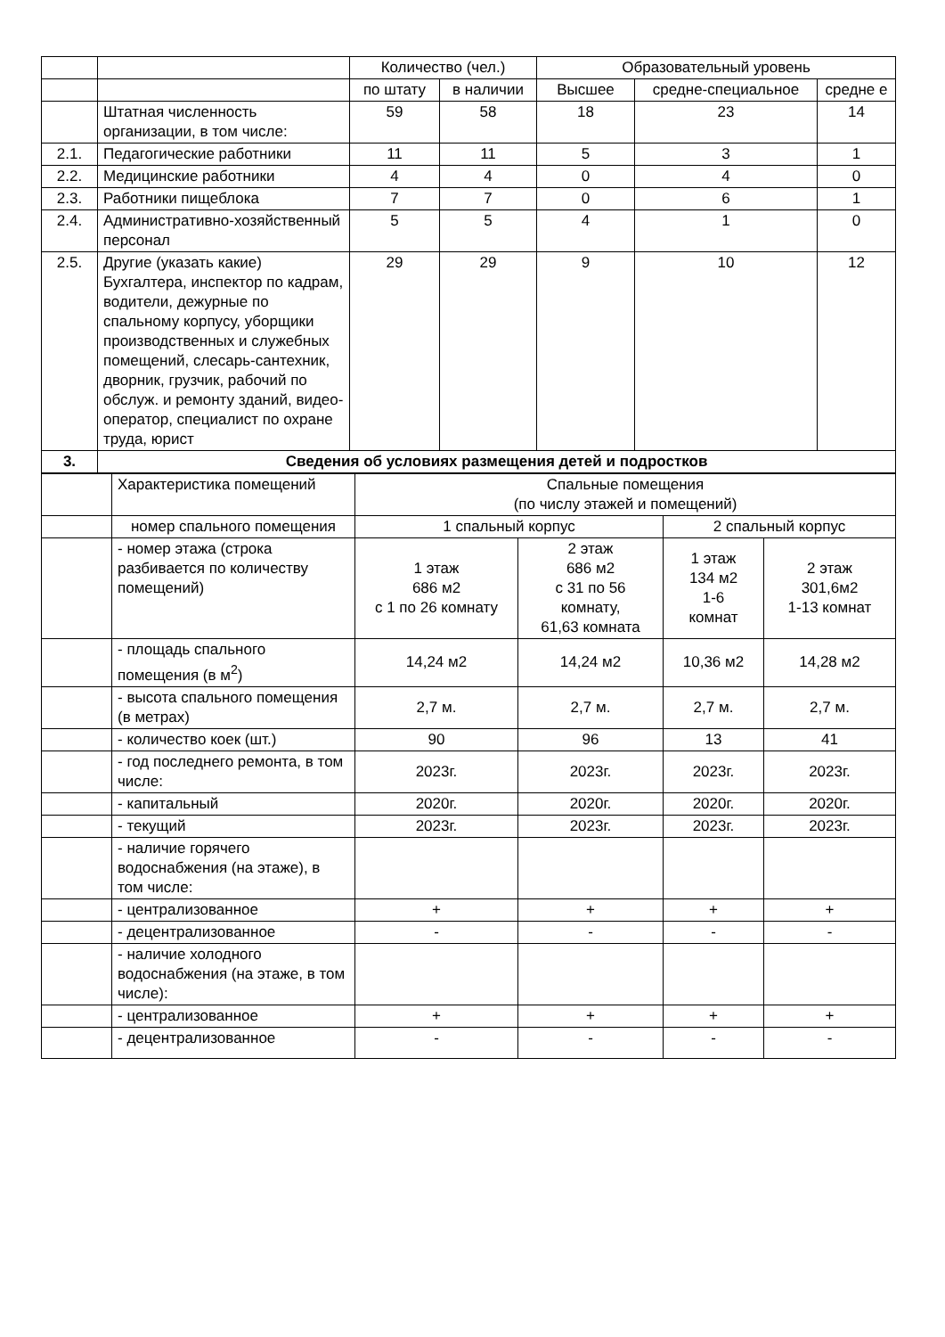| | | Количество (чел.) | | Образовательный уровень | | |
| | | по штату | в наличии | Высшее | средне-специальное | средне е |
| | Штатная численность организации, в том числе: | 59 | 58 | 18 | 23 | 14 |
| 2.1. | Педагогические работники | 11 | 11 | 5 | 3 | 1 |
| 2.2. | Медицинские работники | 4 | 4 | 0 | 4 | 0 |
| 2.3. | Работники пищеблока | 7 | 7 | 0 | 6 | 1 |
| 2.4. | Административно-хозяйственный персонал | 5 | 5 | 4 | 1 | 0 |
| 2.5. | Другие (указать какие) Бухгалтера, инспектор по кадрам, водители, дежурные по спальному корпусу, уборщики производственных и служебных помещений, слесарь-сантехник, дворник, грузчик, рабочий по обслуж. и ремонту зданий, видео-оператор, специалист по охране труда, юрист | 29 | 29 | 9 | 10 | 12 |
| 3. | Сведения об условиях размещения детей и подростков | | | | | |
| | Характеристика помещений | Спальные помещения (по числу этажей и помещений) | | | |
| | номер спального помещения | 1 спальный корпус | | 2 спальный корпус | |
| | - номер этажа (строка разбивается по количеству помещений) | 1 этаж 686 м2 с 1 по 26 комнату | 2 этаж 686 м2 с 31 по 56 комнату, 61,63 комната | 1 этаж 134 м2 1-6 комнат | 2 этаж 301,6м2 1-13 комнат |
| | - площадь спального помещения (в м<sup>2</sup>) | 14,24 м2 | 14,24 м2 | 10,36 м2 | 14,28 м2 |
| | - высота спального помещения (в метрах) | 2,7 м. | 2,7 м. | 2,7 м. | 2,7 м. |
| | - количество коек (шт.) | 90 | 96 | 13 | 41 |
| | - год последнего ремонта, в том числе: | 2023г. | 2023г. | 2023г. | 2023г. |
| | - капитальный | 2020г. | 2020г. | 2020г. | 2020г. |
| | - текущий | 2023г. | 2023г. | 2023г. | 2023г. |
| | - наличие горячего водоснабжения (на этаже), в том числе: | | | | |
| | - централизованное | + | + | + | + |
| | - децентрализованное | - | - | - | - |
| | - наличие холодного водоснабжения (на этаже, в том числе): | | | | |
| | - централизованное | + | + | + | + |
| | - децентрализованное | - | - | - | - |